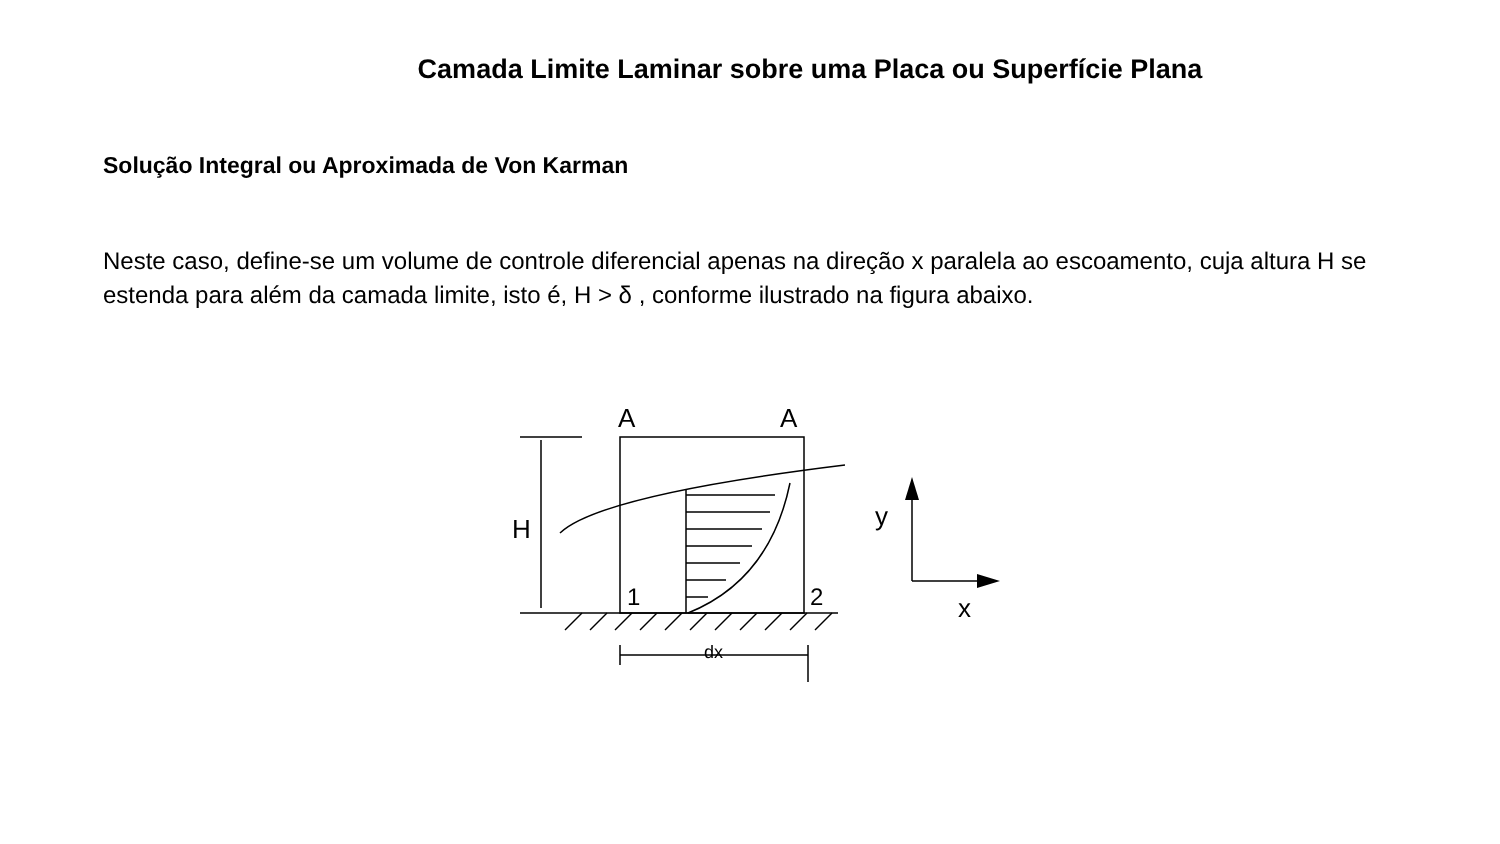Camada Limite Laminar sobre uma Placa ou Superfície Plana
Solução Integral ou Aproximada de Von Karman
Neste caso, define-se um volume de controle diferencial apenas na direção x paralela ao escoamento, cuja altura H se estenda para além da camada limite, isto é, H > δ , conforme ilustrado na figura abaixo.
A
A
H
1
2
dx
y
x